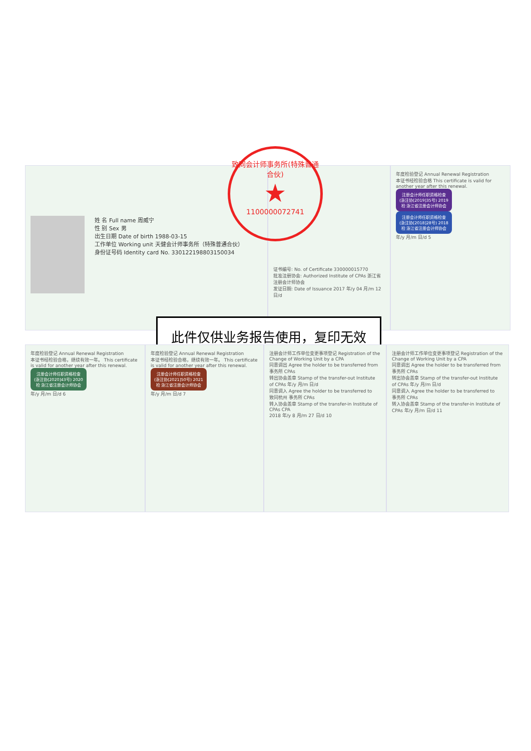姓 名 Full name 周威宁
性 别 Sex 男
出生日期 Date of birth 1988-03-15
工作单位 Working unit 天健会计师事务所（特殊普通合伙）
身份证号码 Identity card No. 330122198803150034
证书编号: No. of Certificate 330000015770
批准注册协会: Authorized Institute of CPAs 浙江省注册会计师协会
发证日期: Date of Issuance 2017 年/y 04 月/m 12 日/d
年度检验登记 Annual Renewal Registration
本证书经检验合格 This certificate is valid for another year after this renewal.
注册会计师任职资格检查 (浙注协[2019]35号) 2019 检 浙江省注册会计师协会
注册会计师任职资格检查 (浙注协[2018]28号) 2018 检 浙江省注册会计师协会
年/y 月/m 日/d 5
致同会计师事务所(特殊普通合伙)
★
1100000072741
此件仅供业务报告使用，复印无效
年度检验登记 Annual Renewal Registration
本证书经检验合格，继续有效一年。 This certificate is valid for another year after this renewal.
注册会计师任职资格检查 (浙注协[2020]43号) 2020 检 浙江省注册会计师协会
年/y 月/m 日/d 6
年度检验登记 Annual Renewal Registration
本证书经检验合格，继续有效一年。 This certificate is valid for another year after this renewal.
注册会计师任职资格检查 (浙注协[2021]50号) 2021 检 浙江省注册会计师协会
年/y 月/m 日/d 7
注册会计师工作单位变更事项登记 Registration of the Change of Working Unit by a CPA
同意调出 Agree the holder to be transferred from
事务所 CPAs
转出协会盖章 Stamp of the transfer-out Institute of CPAs 年/y 月/m 日/d
同意调入 Agree the holder to be transferred to
致同杭州 事务所 CPAs
转入协会盖章 Stamp of the transfer-in Institute of CPAs CPA
2018 年/y 8 月/m 27 日/d 10
注册会计师工作单位变更事项登记 Registration of the Change of Working Unit by a CPA
同意调出 Agree the holder to be transferred from
事务所 CPAs
转出协会盖章 Stamp of the transfer-out Institute of CPAs 年/y 月/m 日/d
同意调入 Agree the holder to be transferred to
事务所 CPAs
转入协会盖章 Stamp of the transfer-in Institute of CPAs 年/y 月/m 日/d 11